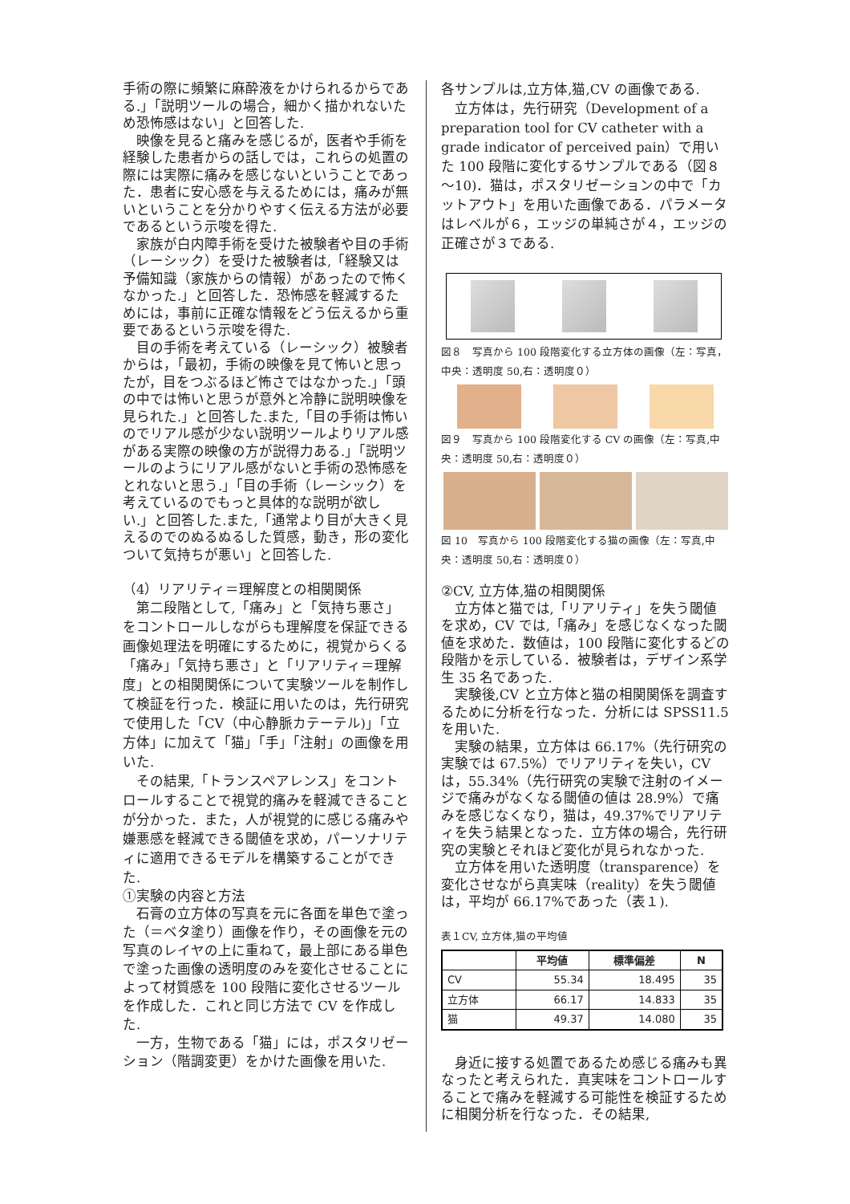手術の際に頻繁に麻酔液をかけられるからである.」「説明ツールの場合，細かく描かれないため恐怖感はない」と回答した.
映像を見ると痛みを感じるが，医者や手術を経験した患者からの話しでは，これらの処置の際には実際に痛みを感じないということであった．患者に安心感を与えるためには，痛みが無いということを分かりやすく伝える方法が必要であるという示唆を得た.
家族が白内障手術を受けた被験者や目の手術（レーシック）を受けた被験者は,「経験又は予備知識（家族からの情報）があったので怖くなかった.」と回答した．恐怖感を軽減するためには，事前に正確な情報をどう伝えるから重要であるという示唆を得た.
目の手術を考えている（レーシック）被験者からは，「最初，手術の映像を見て怖いと思ったが，目をつぶるほど怖さではなかった.」「頭の中では怖いと思うが意外と冷静に説明映像を見られた.」と回答した.また,「目の手術は怖いのでリアル感が少ない説明ツールよりリアル感がある実際の映像の方が説得力ある.」「説明ツールのようにリアル感がないと手術の恐怖感をとれないと思う.」「目の手術（レーシック）を考えているのでもっと具体的な説明が欲しい.」と回答した.また,「通常より目が大きく見えるのでのぬるぬるした質感，動き，形の変化ついて気持ちが悪い」と回答した.
（4）リアリティ＝理解度との相関関係
第二段階として,「痛み」と「気持ち悪さ」をコントロールしながらも理解度を保証できる画像処理法を明確にするために，視覚からくる「痛み」「気持ち悪さ」と「リアリティ＝理解度」との相関関係について実験ツールを制作して検証を行った．検証に用いたのは，先行研究で使用した「CV（中心静脈カテーテル)」「立方体」に加えて「猫」「手」「注射」の画像を用いた.
その結果,「トランスペアレンス」をコントロールすることで視覚的痛みを軽減できることが分かった．また，人が視覚的に感じる痛みや嫌悪感を軽減できる閾値を求め，パーソナリティに適用できるモデルを構築することができた.
①実験の内容と方法
石膏の立方体の写真を元に各面を単色で塗った（＝ベタ塗り）画像を作り，その画像を元の写真のレイヤの上に重ねて，最上部にある単色で塗った画像の透明度のみを変化させることによって材質感を 100 段階に変化させるツールを作成した．これと同じ方法で CV を作成した.
一方，生物である「猫」には，ポスタリゼーション（階調変更）をかけた画像を用いた.
各サンプルは,立方体,猫,CV の画像である.
立方体は，先行研究（Development of a preparation tool for CV catheter with a grade indicator of perceived pain）で用いた 100 段階に変化するサンプルである（図８～10)．猫は，ポスタリゼーションの中で「カットアウト」を用いた画像である．パラメータはレベルが６，エッジの単純さが４，エッジの正確さが３である.
図８　写真から 100 段階変化する立方体の画像（左：写真，中央：透明度 50,右：透明度０）
図９　写真から 100 段階変化する CV の画像（左：写真,中央：透明度 50,右：透明度０）
図 10　写真から 100 段階変化する猫の画像（左：写真,中央：透明度 50,右：透明度０）
②CV, 立方体,猫の相関関係
立方体と猫では,「リアリティ」を失う閾値を求め，CV では,「痛み」を感じなくなった閾値を求めた．数値は，100 段階に変化するどの段階かを示している．被験者は，デザイン系学生 35 名であった.
実験後,CV と立方体と猫の相関関係を調査するために分析を行なった．分析には SPSS11.5 を用いた.
実験の結果，立方体は 66.17%（先行研究の実験では 67.5%）でリアリティを失い，CV は，55.34%（先行研究の実験で注射のイメージで痛みがなくなる閾値の値は 28.9%）で痛みを感じなくなり，猫は，49.37%でリアリティを失う結果となった．立方体の場合，先行研究の実験とそれほど変化が見られなかった.
立方体を用いた透明度（transparence）を変化させながら真実味（reality）を失う閾値は，平均が 66.17%であった（表１).
表１CV, 立方体,猫の平均値
| | 平均値 | 標準偏差 | N |
| --- | --- | --- | --- |
| CV | 55.34 | 18.495 | 35 |
| 立方体 | 66.17 | 14.833 | 35 |
| 猫 | 49.37 | 14.080 | 35 |
身近に接する処置であるため感じる痛みも異なったと考えられた．真実味をコントロールすることで痛みを軽減する可能性を検証するために相関分析を行なった．その結果,